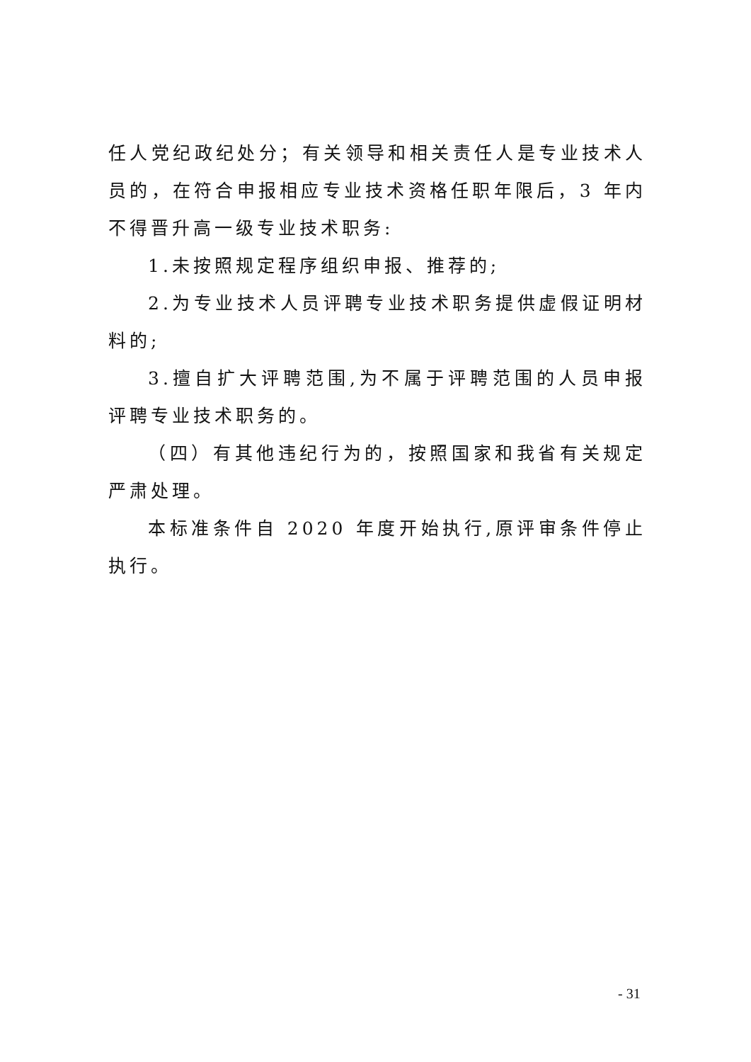任人党纪政纪处分；有关领导和相关责任人是专业技术人员的，在符合申报相应专业技术资格任职年限后，3 年内不得晋升高一级专业技术职务:
1.未按照规定程序组织申报、推荐的;
2.为专业技术人员评聘专业技术职务提供虚假证明材料的;
3.擅自扩大评聘范围,为不属于评聘范围的人员申报评聘专业技术职务的。
（四）有其他违纪行为的，按照国家和我省有关规定严肃处理。
本标准条件自 2020 年度开始执行,原评审条件停止执行。
- 31